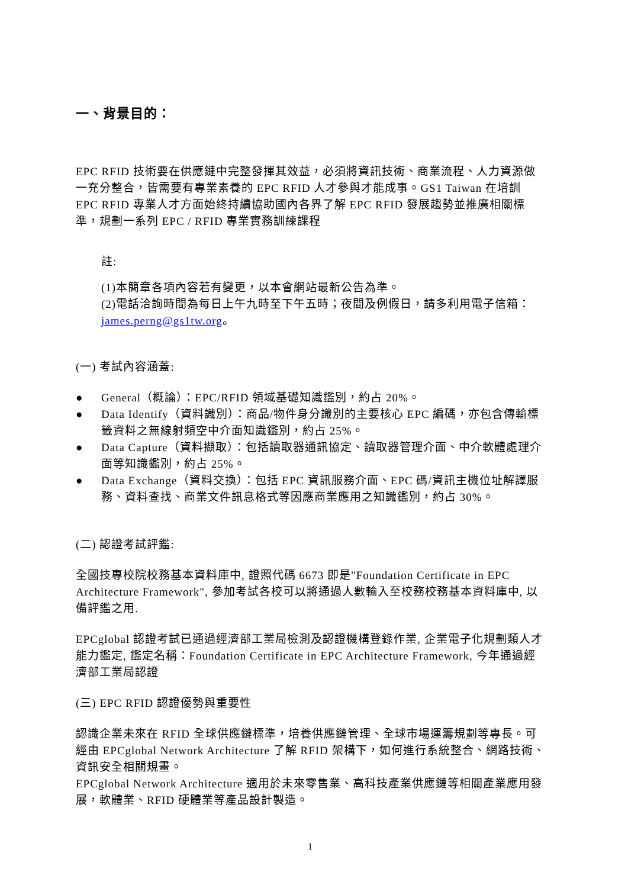一、背景目的：
EPC RFID 技術要在供應鏈中完整發揮其效益，必須將資訊技術、商業流程、人力資源做一充分整合，皆需要有專業素養的 EPC RFID 人才參與才能成事。GS1 Taiwan 在培訓 EPC RFID 專業人才方面始終持續協助國內各界了解 EPC RFID 發展趨勢並推廣相關標準，規劃一系列 EPC / RFID 專業實務訓練課程
註:
(1)本簡章各項內容若有變更，以本會網站最新公告為準。
(2)電話洽詢時間為每日上午九時至下午五時；夜間及例假日，請多利用電子信箱：james.perng@gs1tw.org。
(一) 考試內容涵蓋:
● General（概論）：EPC/RFID 領域基礎知識鑑別，約占 20%。
● Data Identify（資料識別）：商品/物件身分識別的主要核心 EPC 編碼，亦包含傳輸標籤資料之無線射頻空中介面知識鑑別，約占 25%。
● Data Capture（資料擷取）：包括讀取器通訊協定、讀取器管理介面、中介軟體處理介面等知識鑑別，約占 25%。
● Data Exchange（資料交換）：包括 EPC 資訊服務介面、EPC 碼/資訊主機位址解譯服務、資料查找、商業文件訊息格式等因應商業應用之知識鑑別，約占 30%。
(二) 認證考試評鑑:
全國技專校院校務基本資料庫中, 證照代碼 6673 即是"Foundation Certificate in EPC Architecture Framework", 參加考試各校可以將通過人數輸入至校務校務基本資料庫中, 以備評鑑之用.
EPCglobal 認證考試已通過經濟部工業局檢測及認證機構登錄作業, 企業電子化規劃類人才能力鑑定, 鑑定名稱：Foundation Certificate in EPC Architecture Framework, 今年通過經濟部工業局認證
(三) EPC RFID 認證優勢與重要性
認識企業未來在 RFID 全球供應鏈標準，培養供應鏈管理、全球市場運籌規劃等專長。可經由 EPCglobal Network Architecture 了解 RFID 架構下，如何進行系統整合、網路技術、資訊安全相關規畫。
EPCglobal Network Architecture 適用於未來零售業、高科技產業供應鏈等相關產業應用發展，軟體業、RFID 硬體業等產品設計製造。
1